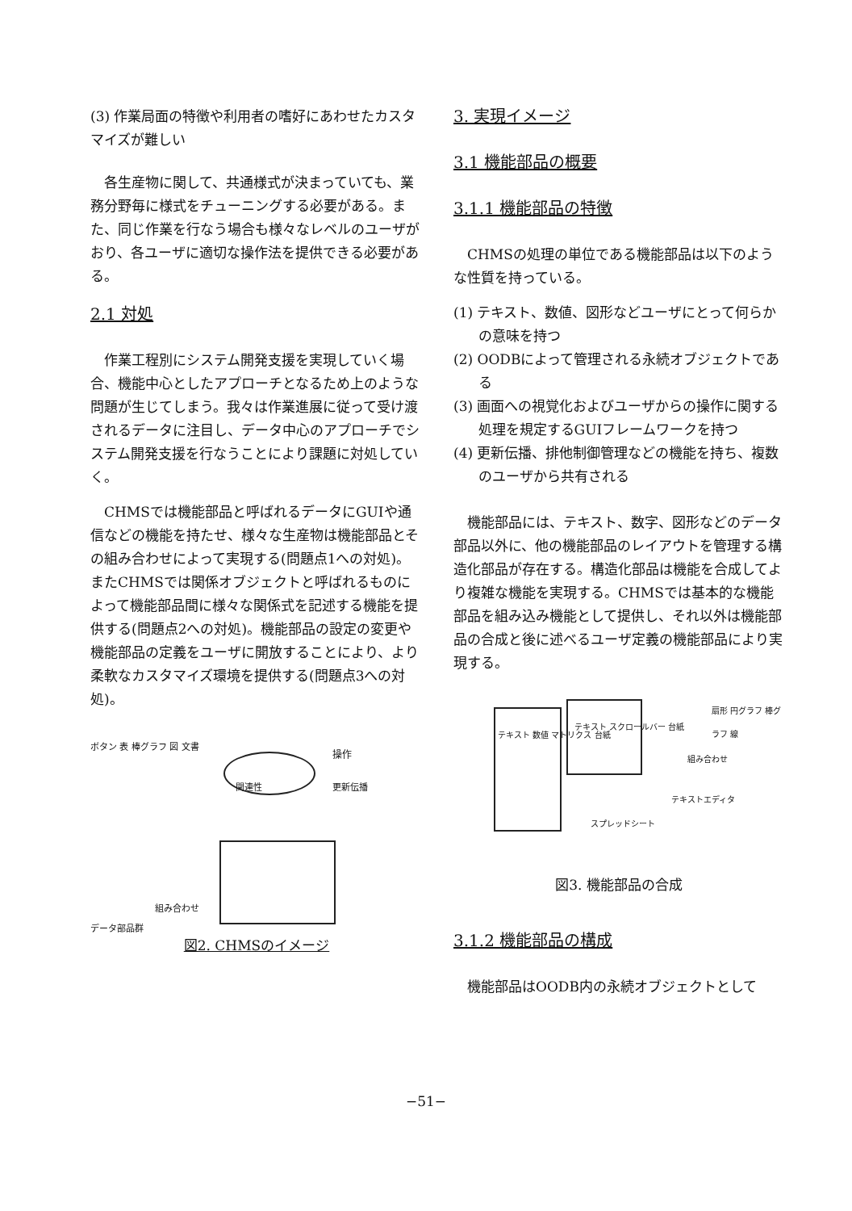(3) 作業局面の特徴や利用者の嗜好にあわせたカスタマイズが難しい
各生産物に関して、共通様式が決まっていても、業務分野毎に様式をチューニングする必要がある。また、同じ作業を行なう場合も様々なレベルのユーザがおり、各ユーザに適切な操作法を提供できる必要がある。
2.1 対処
作業工程別にシステム開発支援を実現していく場合、機能中心としたアプローチとなるため上のような問題が生じてしまう。我々は作業進展に従って受け渡されるデータに注目し、データ中心のアプローチでシステム開発支援を行なうことにより課題に対処していく。
CHMSでは機能部品と呼ばれるデータにGUIや通信などの機能を持たせ、様々な生産物は機能部品とその組み合わせによって実現する(問題点1への対処)。またCHMSでは関係オブジェクトと呼ばれるものによって機能部品間に様々な関係式を記述する機能を提供する(問題点2への対処)。機能部品の設定の変更や機能部品の定義をユーザに開放することにより、より柔軟なカスタマイズ環境を提供する(問題点3への対処)。
関連性
操作
更新伝播
ボタン 表 棒グラフ 図 文書
組み合わせ
データ部品群
図2. CHMSのイメージ
3. 実現イメージ
3.1 機能部品の概要
3.1.1 機能部品の特徴
CHMSの処理の単位である機能部品は以下のような性質を持っている。
(1) テキスト、数値、図形などユーザにとって何らかの意味を持つ
(2) OODBによって管理される永続オブジェクトである
(3) 画面への視覚化およびユーザからの操作に関する処理を規定するGUIフレームワークを持つ
(4) 更新伝播、排他制御管理などの機能を持ち、複数のユーザから共有される
機能部品には、テキスト、数字、図形などのデータ部品以外に、他の機能部品のレイアウトを管理する構造化部品が存在する。構造化部品は機能を合成してより複雑な機能を実現する。CHMSでは基本的な機能部品を組み込み機能として提供し、それ以外は機能部品の合成と後に述べるユーザ定義の機能部品により実現する。
テキスト スクロールバー 台紙
テキスト 数値 マトリクス 台紙
スプレッドシート
テキストエディタ
組み合わせ
扇形 円グラフ 棒グラフ 線
図3. 機能部品の合成
3.1.2 機能部品の構成
機能部品はOODB内の永続オブジェクトとして
−51−